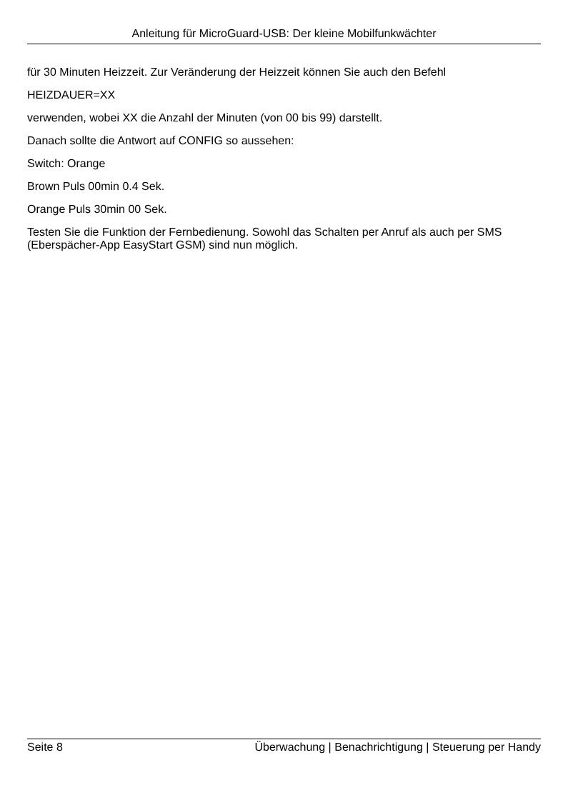Anleitung für MicroGuard-USB: Der kleine Mobilfunkwächter
für 30 Minuten Heizzeit. Zur Veränderung der Heizzeit können Sie auch den Befehl
HEIZDAUER=XX
verwenden, wobei XX die Anzahl der Minuten (von 00 bis 99) darstellt.
Danach sollte die Antwort auf CONFIG so aussehen:
Switch: Orange
Brown Puls 00min 0.4 Sek.
Orange Puls 30min 00 Sek.
Testen Sie die Funktion der Fernbedienung. Sowohl das Schalten per Anruf als auch per SMS (Eberspächer-App EasyStart GSM) sind nun möglich.
Seite 8 Überwachung | Benachrichtigung | Steuerung per Handy